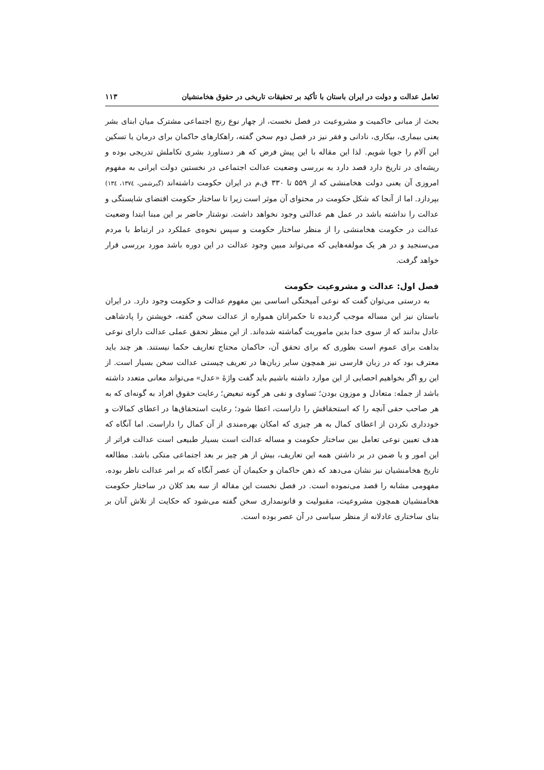تعامل عدالت و دولت در ایران باستان با تأکید بر تحقیقات تاریخی در حقوق هخامنشیان ۱۱۳
بحث از مبانی حاکمیت و مشروعیت در فصل نخست، از چهار نوع رنج اجتماعی مشترک میان ابنای بشر یعنی بیماری، بیکاری، نادانی و فقر نیز در فصل دوم سخن گفته، راهکارهای حاکمان برای درمان یا تسکین این آلام را جویا شویم. لذا این مقاله با این پیش فرض که هر دستاورد بشری تکاملش تدریجی بوده و ریشه‌ای در تاریخ دارد قصد دارد به بررسی وضعیت عدالت اجتماعی در نخستین دولت ایرانی به مفهوم امروزی آن یعنی دولت هخامنشی که از ۵۵۹ تا ۳۳۰ ق.م در ایران حکومت داشته‌اند (گیرشمن، ۱۳۷٤، ۱۳٤) بپردازد. اما از آنجا که شکل حکومت در محتوای آن موثر است زیرا تا ساختار حکومت اقتضای شایستگی و عدالت را نداشته باشد در عمل هم عدالتی وجود نخواهد داشت. نوشتار حاضر بر این مبنا ابتدا وضعیت عدالت در حکومت هخامنشی را از منظر ساختار حکومت و سپس نحوه‌ی عملکرد در ارتباط با مردم می‌سنجید و در هر یک مولفه‌هایی که می‌تواند مبین وجود عدالت در این دوره باشد مورد بررسی قرار خواهد گرفت.
فصل اول: عدالت و مشروعیت حکومت
به درستی می‌توان گفت که نوعی آمیختگی اساسی بین مفهوم عدالت و حکومت وجود دارد. در ایران باستان نیز این مساله موجب گردیده تا حکمرانان همواره از عدالت سخن گفته، خویشتن را پادشاهی عادل بدانند که از سوی خدا بدین ماموریت گماشته شده‌اند. از این منظر تحقق عملی عدالت دارای نوعی بداهت برای عموم است بطوری که برای تحقق آن، حاکمان محتاج تعاریف حکما نیستند. هر چند باید معترف بود که در زبان فارسی نیز همچون سایر زبان‌ها در تعریف چیستی عدالت سخن بسیار است. از این رو اگر بخواهیم احصایی از این موارد داشته باشیم باید گفت واژهٔ «عدل» می‌تواند معانی متعدد داشته باشد از جمله: متعادل و موزون بودن؛ تساوی و نفی هر گونه تبعیض؛ رعایت حقوق افراد به گونه‌ای که به هر صاحب حقی آنچه را که استحقاقش را داراست، اعطا شود؛ رعایت استحقاق‌ها در اعطای کمالات و خودداری نکردن از اعطای کمال به هر چیزی که امکان بهره‌مندی از آن کمال را داراست. اما آنگاه که هدف تعیین نوعی تعامل بین ساختار حکومت و مساله عدالت است بسیار طبیعی است عدالت فراتر از این امور و یا ضمن در بر داشتن همه این تعاریف، بیش از هر چیز بر بعد اجتماعی متکی باشد. مطالعه تاریخ هخامنشیان نیز نشان می‌دهد که ذهن حاکمان و حکیمان آن عصر آنگاه که بر امر عدالت ناظر بوده، مفهومی مشابه را قصد می‌نموده است. در فصل نخست این مقاله از سه بعد کلان در ساختار حکومت هخامنشیان همچون مشروعیت، مقبولیت و قانونمداری سخن گفته می‌شود که حکایت از تلاش آنان بر بنای ساختاری عادلانه از منظر سیاسی در آن عصر بوده است.